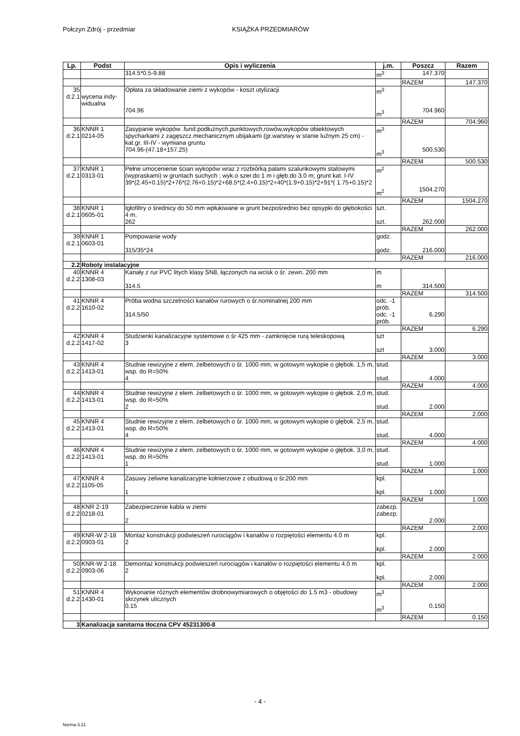Połczyn Zdrój - przedmiar KSIĄŻKA PRZEDMIARÓW
| Lp. | Podst | Opis i wyliczenia | j.m. | Poszcz | Razem |
| --- | --- | --- | --- | --- | --- |
| | | 314.5*0.5-9.88 | m<sup>3</sup> | 147.370 | |
| | | | | RAZEM | 147.370 |
| 35 d.2.1 | wycena indy- widualna | Opłata za składowanie ziemi z wykopów - koszt utylizacji 704.96 | m<sup>3</sup> m<sup>3</sup> | 704.960 | |
| | | | | RAZEM | 704.960 |
| 36 d.2.1 | KNNR 1 0214-05 | Zasypanie wykopów .fund.podłużnych,punktowych,rowów,wykopów obiektowych spycharkami z zagęszcz.mechanicznym ubijakami (gr.warstwy w stanie luźnym 25 cm) - kat.gr. III-IV - wymiana gruntu 704.96-(47.18+157.25) | m<sup>3</sup> m<sup>3</sup> | 500.530 | |
| | | | | RAZEM | 500.530 |
| 37 d.2.1 | KNNR 1 0313-01 | Pełne umocenienie ścian wykopów wraz z rozbiórką palami szalunkowymi stalowymi (wypraskami) w gruntach suchych ; wyk.o szer.do 1 m i głęb.do 3.0 m; grunt kat. I-IV 39*(2.45+0.15)*2+76*(2.76+0.15)*2+68.5*(2.4+0.15)*2+40*(1.9+0.15)*2+91*( 1.75+0.15)*2 | m<sup>2</sup> m<sup>2</sup> | 1504.270 | |
| | | | | RAZEM | 1504.270 |
| 38 d.2.1 | KNNR 1 0605-01 | Igłofiltry o średnicy do 50 mm wpłukiwane w grunt bezpośrednio bez opsypki do głębokości 4 m. 262 | szt. szt. | 262.000 | |
| | | | | RAZEM | 262.000 |
| 39 d.2.1 | KNNR 1 0603-01 | Pompowanie wody 315/35*24 | godz. godz. | 216.000 | |
| | | | | RAZEM | 216.000 |
| 2.2 | Roboty instalacyjne | | | | |
| 40 d.2.2 | KNNR 4 1308-03 | Kanały z rur PVC litych klasy SN8, łączonych na wcisk o śr. zewn. 200 mm 314.5 | m m | 314.500 | |
| | | | | RAZEM | 314.500 |
| 41 d.2.2 | KNNR 4 1610-02 | Próba wodna szczelności kanałów rurowych o śr.nominalnej 200 mm 314.5/50 | odc. -1 prób. odc. -1 prób. | 6.290 | |
| | | | | RAZEM | 6.290 |
| 42 d.2.2 | KNNR 4 1417-02 | Studzienki kanalizacyjne systemowe o śr 425 mm - zamknięcie rurą teleskopową 3 | szt szt | 3.000 | |
| | | | | RAZEM | 3.000 |
| 43 d.2.2 | KNNR 4 1413-01 | Studnie rewizyjne z elem. żelbetowych o śr. 1000 mm, w gotowym wykopie o głębok. 1,5 m, wsp. do R=50% 4 | stud. stud. | 4.000 | |
| | | | | RAZEM | 4.000 |
| 44 d.2.2 | KNNR 4 1413-01 | Studnie rewizyjne z elem. żelbetowych o śr. 1000 mm, w gotowym wykopie o głębok. 2,0 m, wsp. do R=50% 2 | stud. stud. | 2.000 | |
| | | | | RAZEM | 2.000 |
| 45 d.2.2 | KNNR 4 1413-01 | Studnie rewizyjne z elem. żelbetowych o śr. 1000 mm, w gotowym wykopie o głębok. 2,5 m, wsp. do R=50% 4 | stud. stud. | 4.000 | |
| | | | | RAZEM | 4.000 |
| 46 d.2.2 | KNNR 4 1413-01 | Studnie rewizyjne z elem. żelbetowych o śr. 1000 mm, w gotowym wykopie o głębok. 3,0 m, wsp. do R=50% 1 | stud. stud. | 1.000 | |
| | | | | RAZEM | 1.000 |
| 47 d.2.2 | KNNR 4 1105-05 | Zasuwy żeliwne kanalizacyjne kołnierzowe z obudową o śr.200 mm 1 | kpl. kpl. | 1.000 | |
| | | | | RAZEM | 1.000 |
| 48 d.2.2 | KNR 2-19 0218-01 | Zabezpieczenie kabla w ziemi 2 | zabezp. zabezp. | 2.000 | |
| | | | | RAZEM | 2.000 |
| 49 d.2.2 | KNR-W 2-18 0903-01 | Montaż konstrukcji podwieszeń rurociągów i kanałów o rozpiętości elementu 4.0 m 2 | kpl. kpl. | 2.000 | |
| | | | | RAZEM | 2.000 |
| 50 d.2.2 | KNR-W 2-18 0903-06 | Demontaż konstrukcji podwieszeń rurociągów i kanałów o rozpiętości elementu 4.0 m 2 | kpl. kpl. | 2.000 | |
| | | | | RAZEM | 2.000 |
| 51 d.2.2 | KNNR 4 1430-01 | Wykonanie różnych elementów drobnowymiarowych o objętości do 1.5 m3 - obudowy skrzynek ulicznych 0.15 | m<sup>3</sup> m<sup>3</sup> | 0.150 | |
| | | | | RAZEM | 0.150 |
| 3 | Kanalizacja sanitarna tłoczna CPV 45231300-8 | | | | |
- 4 -
Norma 3.21